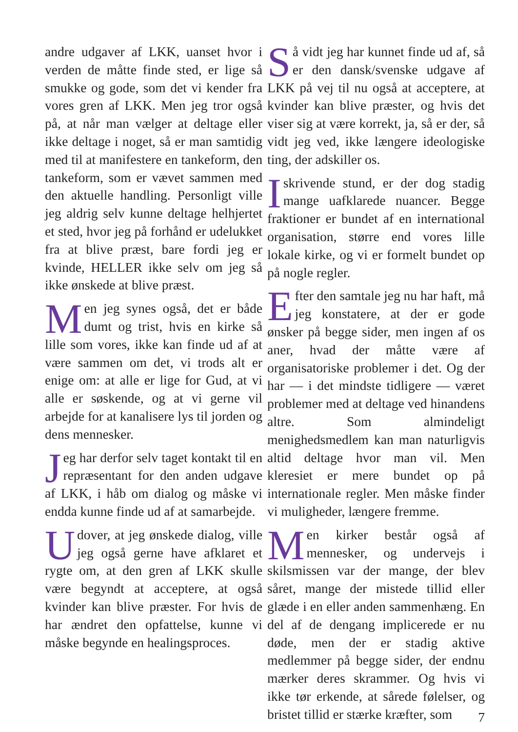andre udgaver af LKK, uanset hvor i verden de måtte finde sted, er lige så smukke og gode, som det vi kender fra vores gren af LKK. Men jeg tror også på, at når man vælger at deltage eller ikke deltage i noget, så er man samtidig med til at manifestere en tankeform, den tankeform, som er vævet sammen med den aktuelle handling. Personligt ville jeg aldrig selv kunne deltage helhjertet et sted, hvor jeg på forhånd er udelukket fra at blive præst, bare fordi jeg er kvinde, HELLER ikke selv om jeg så ikke ønskede at blive præst.
Men jeg synes også, det er både dumt og trist, hvis en kirke så lille som vores, ikke kan finde ud af at være sammen om det, vi trods alt er enige om: at alle er lige for Gud, at vi alle er søskende, og at vi gerne vil arbejde for at kanalisere lys til jorden og dens mennesker.
Jeg har derfor selv taget kontakt til en repræsentant for den anden udgave af LKK, i håb om dialog og måske vi endda kunne finde ud af at samarbejde.
Udover, at jeg ønskede dialog, ville jeg også gerne have afklaret et rygte om, at den gren af LKK skulle være begyndt at acceptere, at også kvinder kan blive præster. For hvis de har ændret den opfattelse, kunne vi måske begynde en healingsproces.
Så vidt jeg har kunnet finde ud af, så er den dansk/svenske udgave af LKK på vej til nu også at acceptere, at kvinder kan blive præster, og hvis det viser sig at være korrekt, ja, så er der, så vidt jeg ved, ikke længere ideologiske ting, der adskiller os.
Iskrivende stund, er der dog stadig mange uafklarede nuancer. Begge fraktioner er bundet af en international organisation, større end vores lille lokale kirke, og vi er formelt bundet op på nogle regler.
Efter den samtale jeg nu har haft, må jeg konstatere, at der er gode ønsker på begge sider, men ingen af os aner, hvad der måtte være af organisatoriske problemer i det. Og der har — i det mindste tidligere — været problemer med at deltage ved hinandens altre. Som almindeligt menighedsmedlem kan man naturligvis altid deltage hvor man vil. Men kleresiet er mere bundet op på internationale regler. Men måske finder vi muligheder, længere fremme.
Men kirker består også af mennesker, og undervejs i skilsmissen var der mange, der blev såret, mange der mistede tillid eller glæde i en eller anden sammenhæng. En del af de dengang implicerede er nu døde, men der er stadig aktive medlemmer på begge sider, der endnu mærker deres skrammer. Og hvis vi ikke tør erkende, at sårede følelser, og bristet tillid er stærke kræfter, som
7